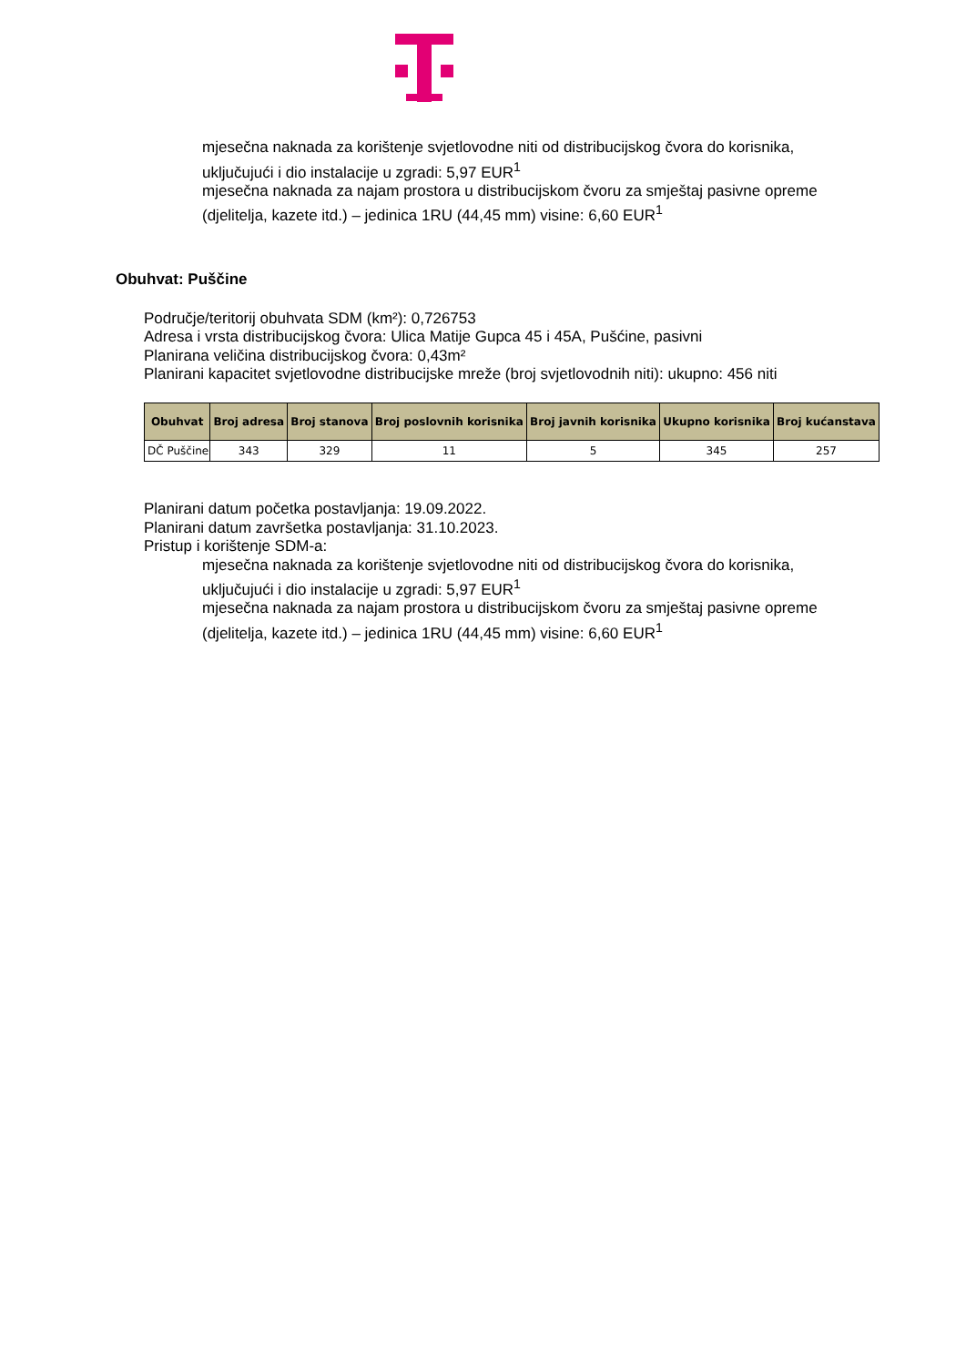mjesečna naknada za korištenje svjetlovodne niti od distribucijskog čvora do korisnika,
uključujući i dio instalacije u zgradi: 5,97 EUR<sup>1</sup>
mjesečna naknada za najam prostora u distribucijskom čvoru za smještaj pasivne opreme
(djelitelja, kazete itd.) – jedinica 1RU (44,45 mm) visine: 6,60 EUR<sup>1</sup>
Obuhvat: Puščine
Područje/teritorij obuhvata SDM (km²): 0,726753
Adresa i vrsta distribucijskog čvora: Ulica Matije Gupca 45 i 45A, Pušćine, pasivni
Planirana veličina distribucijskog čvora: 0,43m²
Planirani kapacitet svjetlovodne distribucijske mreže (broj svjetlovodnih niti): ukupno: 456 niti
| Obuhvat | Broj adresa | Broj stanova | Broj poslovnih korisnika | Broj javnih korisnika | Ukupno korisnika | Broj kućanstava |
| --- | --- | --- | --- | --- | --- | --- |
| DČ Puščine | 343 | 329 | 11 | 5 | 345 | 257 |
Planirani datum početka postavljanja: 19.09.2022.
Planirani datum završetka postavljanja: 31.10.2023.
Pristup i korištenje SDM-a:
mjesečna naknada za korištenje svjetlovodne niti od distribucijskog čvora do korisnika,
uključujući i dio instalacije u zgradi: 5,97 EUR<sup>1</sup>
mjesečna naknada za najam prostora u distribucijskom čvoru za smještaj pasivne opreme
(djelitelja, kazete itd.) – jedinica 1RU (44,45 mm) visine: 6,60 EUR<sup>1</sup>